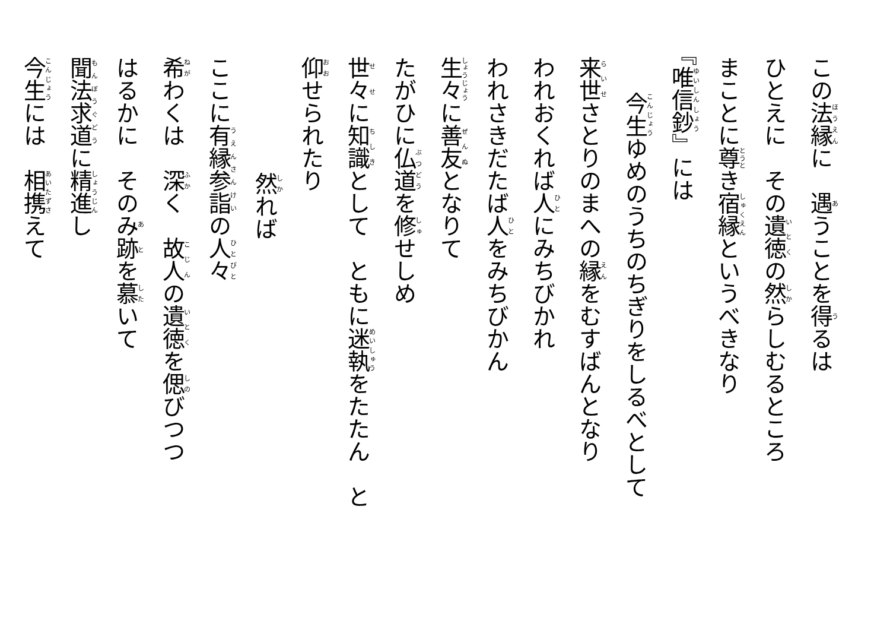この法縁に　遇うことを得るは
ひとえに　その遺徳の然らしむるところ
まことに尊き宿縁というべきなり
『唯信鈔』には
今生ゆめのうちのちぎりをしるべとして
来世さとりのまへの縁をむすばんとなり
われおくれば人にみちびかれ
われさきだたば人をみちびかん
生々に善友となりて
たがひに仏道を修せしめ
世々に知識として　ともに迷執をたたん　と
仰せられたり
然れば
ここに有縁参詣の人々
希わくは　深く　故人の遺徳を偲びつつ
はるかに　そのみ跡を慕いて
聞法求道に精進し
今生には　相携えて